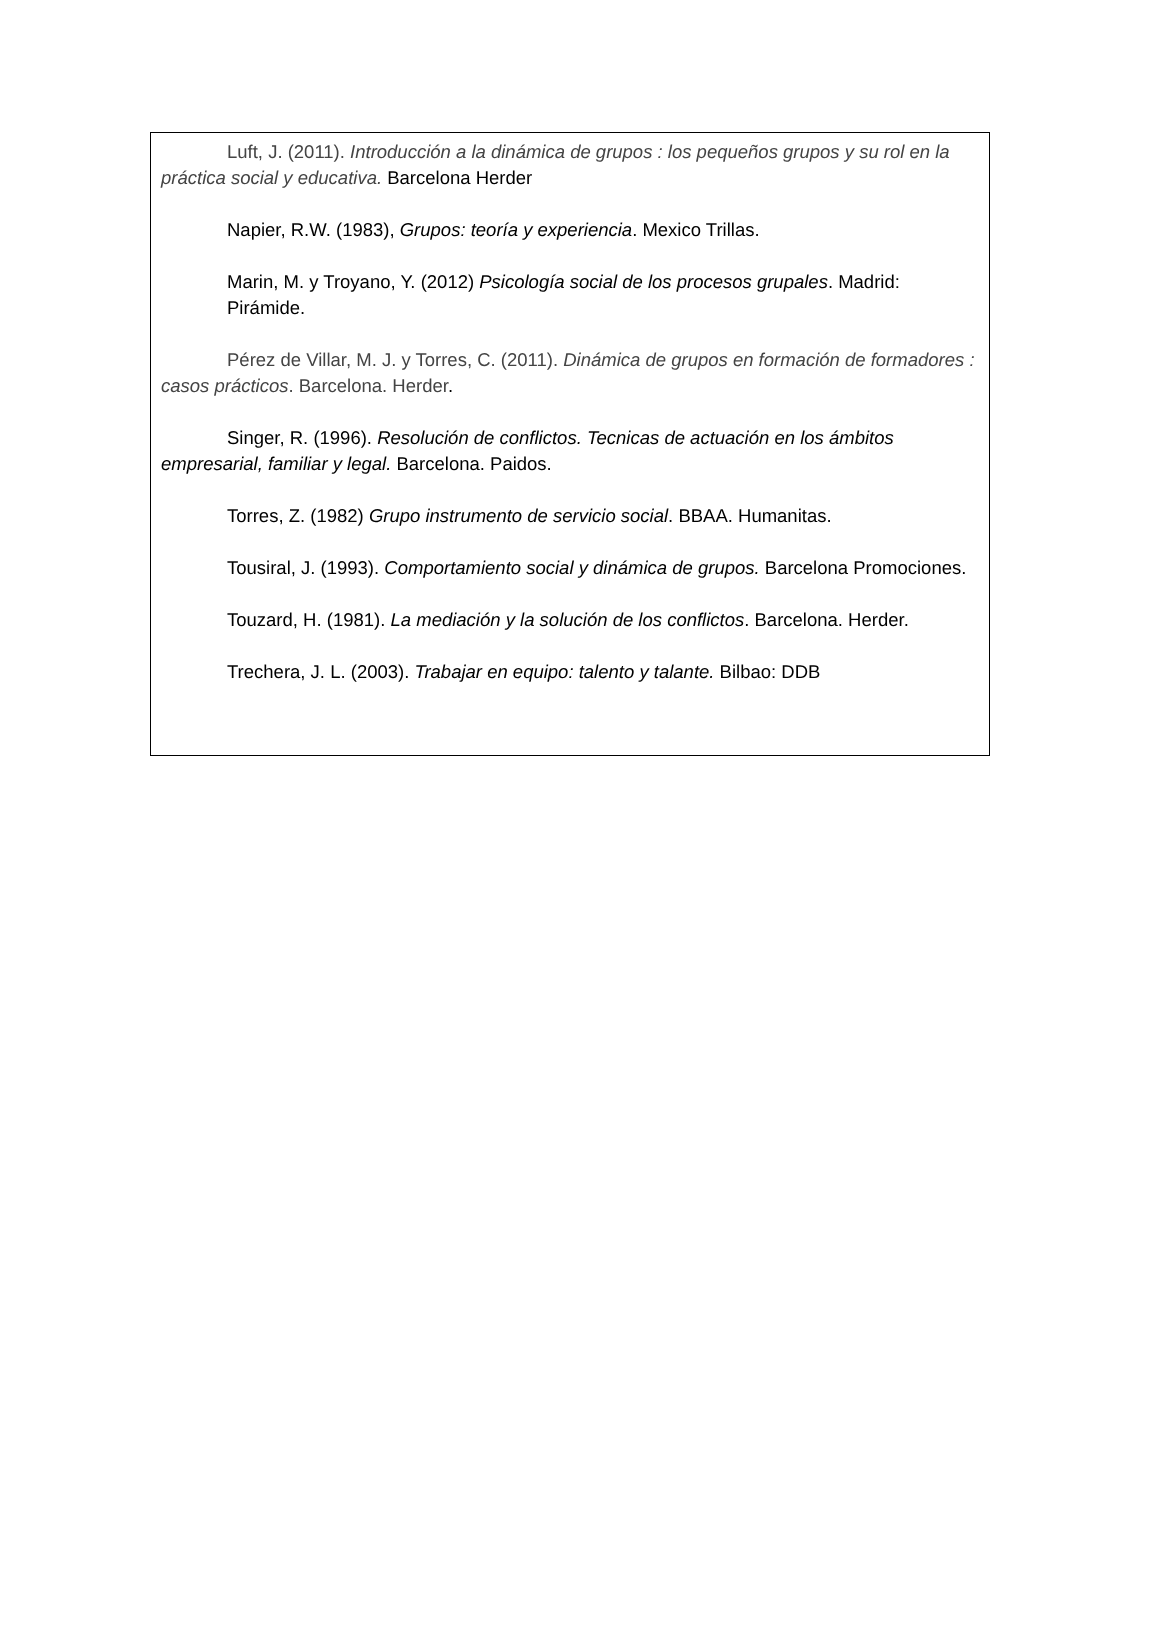Luft, J. (2011). Introducción a la dinámica de grupos : los pequeños grupos y su rol en la práctica social y educativa. Barcelona Herder
Napier, R.W. (1983), Grupos: teoría y experiencia. Mexico Trillas.
Marin, M. y Troyano, Y. (2012) Psicología social de los procesos grupales. Madrid: Pirámide.
Pérez de Villar, M. J. y Torres, C. (2011). Dinámica de grupos en formación de formadores : casos prácticos. Barcelona. Herder.
Singer, R. (1996). Resolución de conflictos. Tecnicas de actuación en los ámbitos empresarial, familiar y legal. Barcelona. Paidos.
Torres, Z. (1982) Grupo instrumento de servicio social. BBAA. Humanitas.
Tousiral, J. (1993). Comportamiento social y dinámica de grupos. Barcelona Promociones.
Touzard, H. (1981). La mediación y la solución de los conflictos. Barcelona. Herder.
Trechera, J. L. (2003). Trabajar en equipo: talento y talante. Bilbao: DDB